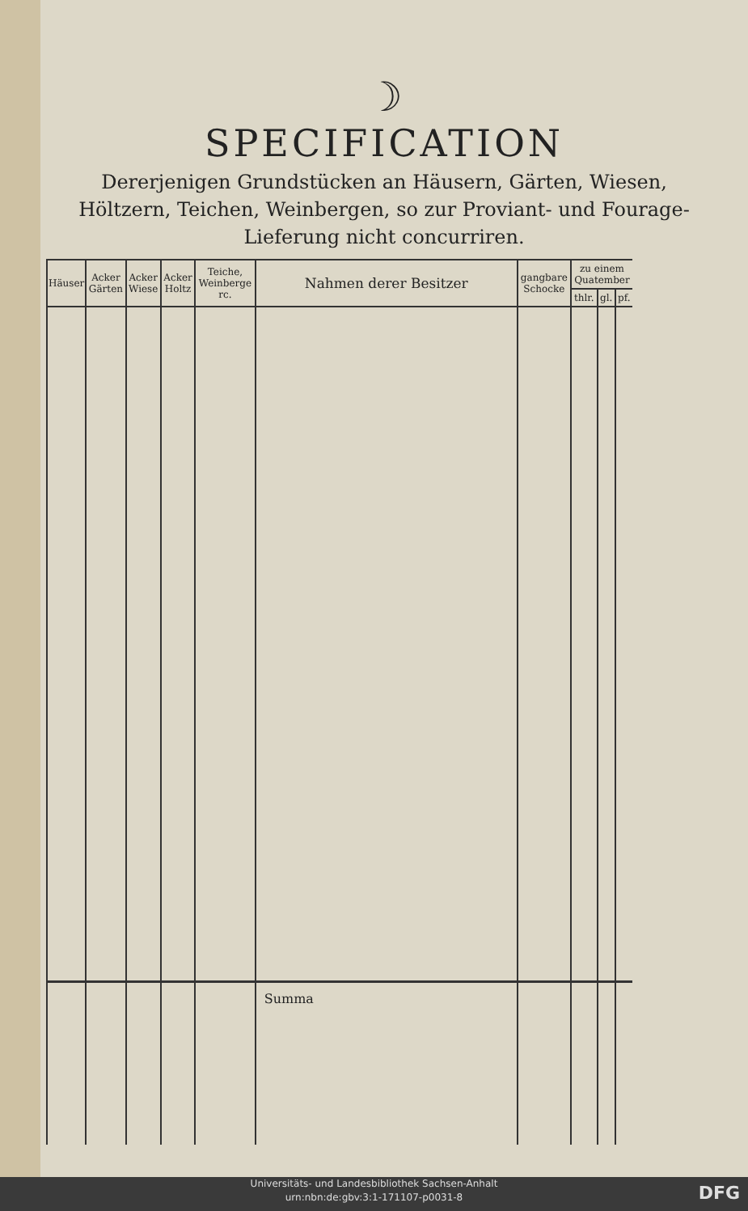☽
SPECIFICATION
Dererjenigen Grundstücken an Häusern, Gärten, Wiesen, Höltzern, Teichen, Weinbergen, so zur Proviant- und Fourage-Lieferung nicht concurriren.
| Häuser | Acker Gärten | Acker Wiese | Acker Holtz | Teiche, Weinberge rc. | Nahmen derer Besitzer | gangbare Schocke | zu einem Quatember | | |
| --- | --- | --- | --- | --- | --- | --- | --- | --- | --- |
| | | | | | | | thlr. | gl. | pf. |
| | | | | | Summa | | | | |
Universitäts- und Landesbibliothek Sachsen-Anhalt
urn:nbn:de:gbv:3:1-171107-p0031-8
DFG